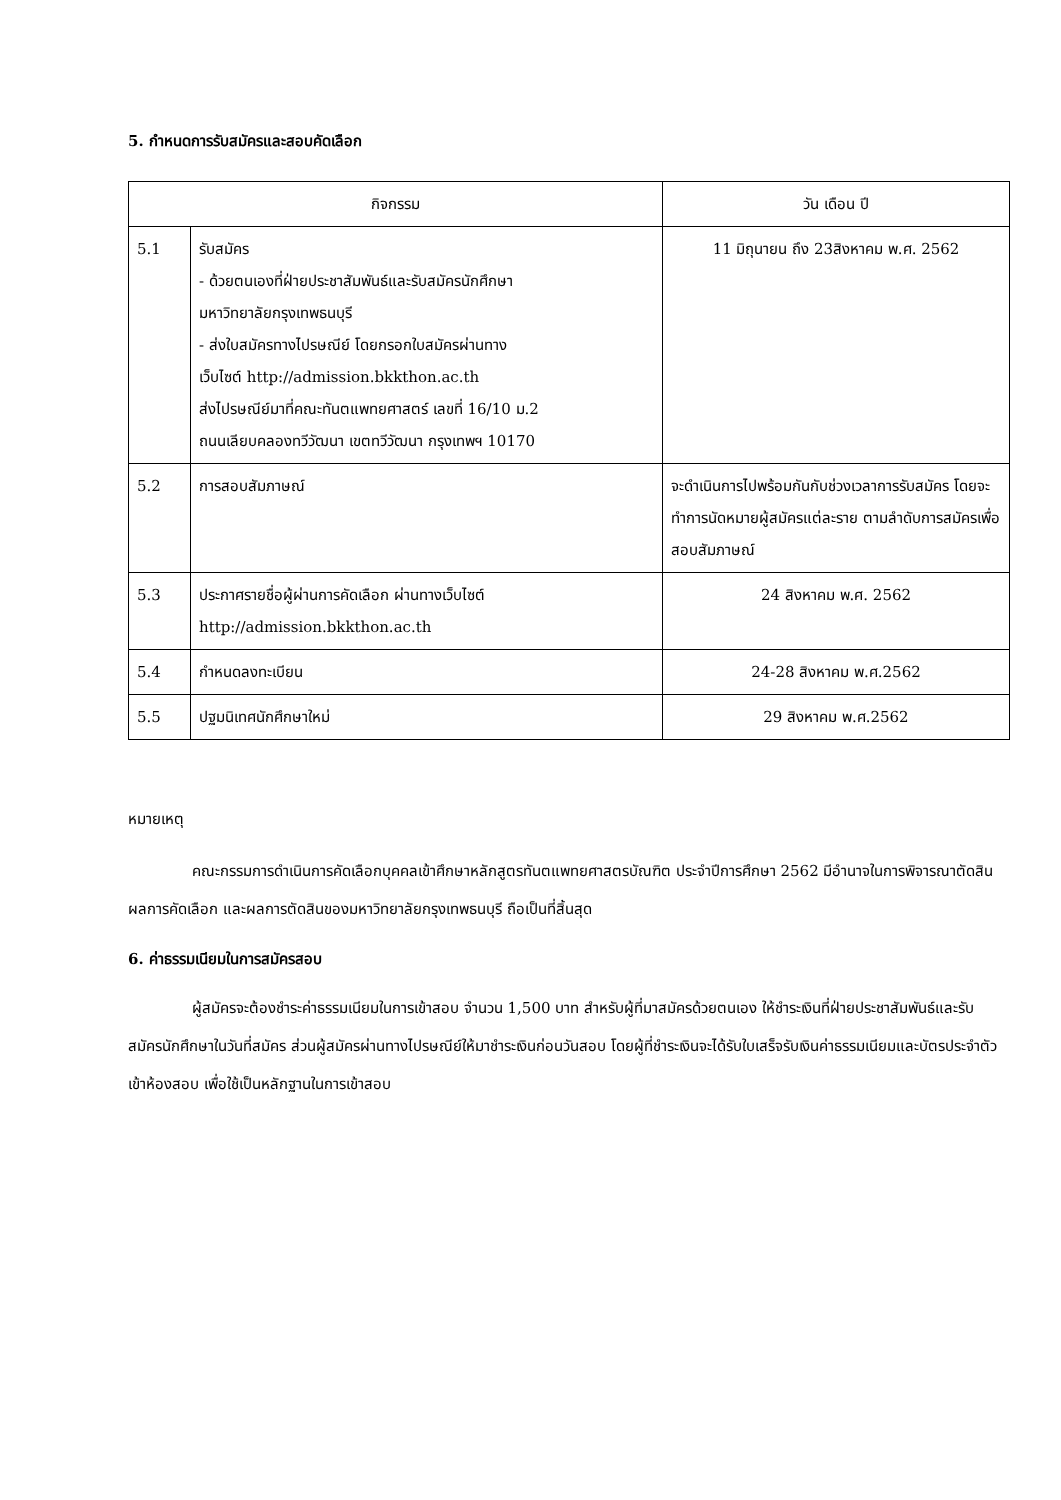5. กำหนดการรับสมัครและสอบคัดเลือก
| กิจกรรม | | วัน เดือน ปี |
| --- | --- | --- |
| 5.1 | รับสมัคร - ด้วยตนเองที่ฝ่ายประชาสัมพันธ์และรับสมัครนักศึกษา มหาวิทยาลัยกรุงเทพธนบุรี - ส่งใบสมัครทางไปรษณีย์ โดยกรอกใบสมัครผ่านทาง เว็บไซต์ http://admission.bkkthon.ac.th ส่งไปรษณีย์มาที่คณะทันตแพทยศาสตร์ เลขที่ 16/10 ม.2 ถนนเลียบคลองทวีวัฒนา เขตทวีวัฒนา กรุงเทพฯ 10170 | 11 มิถุนายน ถึง 23สิงหาคม พ.ศ. 2562 |
| 5.2 | การสอบสัมภาษณ์ | จะดำเนินการไปพร้อมกันกับช่วงเวลาการรับสมัคร โดยจะทำการนัดหมายผู้สมัครแต่ละราย ตามลำดับการสมัครเพื่อสอบสัมภาษณ์ |
| 5.3 | ประกาศรายชื่อผู้ผ่านการคัดเลือก ผ่านทางเว็บไซต์ http://admission.bkkthon.ac.th | 24 สิงหาคม พ.ศ. 2562 |
| 5.4 | กำหนดลงทะเบียน | 24-28 สิงหาคม พ.ศ.2562 |
| 5.5 | ปฐมนิเทศนักศึกษาใหม่ | 29 สิงหาคม พ.ศ.2562 |
หมายเหตุ
คณะกรรมการดำเนินการคัดเลือกบุคคลเข้าศึกษาหลักสูตรทันตแพทยศาสตรบัณฑิต ประจำปีการศึกษา 2562 มีอำนาจในการพิจารณาตัดสินผลการคัดเลือก และผลการตัดสินของมหาวิทยาลัยกรุงเทพธนบุรี ถือเป็นที่สิ้นสุด
6. ค่าธรรมเนียมในการสมัครสอบ
ผู้สมัครจะต้องชำระค่าธรรมเนียมในการเข้าสอบ จำนวน 1,500 บาท สำหรับผู้ที่มาสมัครด้วยตนเอง ให้ชำระเงินที่ฝ่ายประชาสัมพันธ์และรับสมัครนักศึกษาในวันที่สมัคร ส่วนผู้สมัครผ่านทางไปรษณีย์ให้มาชำระเงินก่อนวันสอบ โดยผู้ที่ชำระเงินจะได้รับใบเสร็จรับเงินค่าธรรมเนียมและบัตรประจำตัวเข้าห้องสอบ เพื่อใช้เป็นหลักฐานในการเข้าสอบ